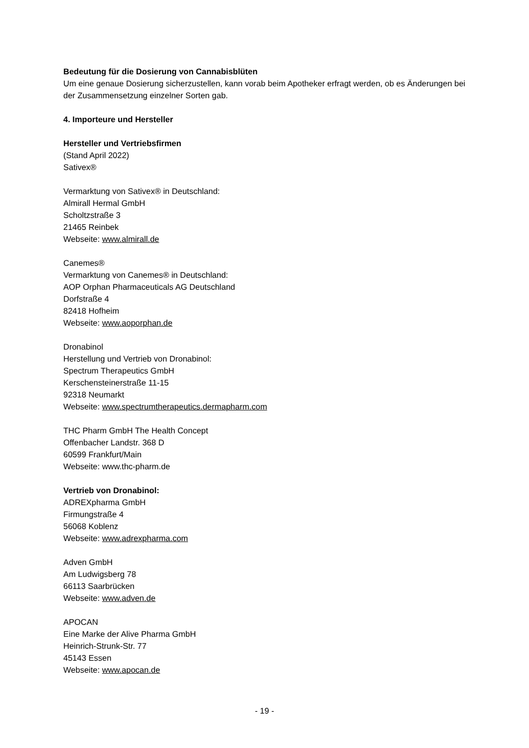Bedeutung für die Dosierung von Cannabisblüten
Um eine genaue Dosierung sicherzustellen, kann vorab beim Apotheker erfragt werden, ob es Änderungen bei der Zusammensetzung einzelner Sorten gab.
4. Importeure und Hersteller
Hersteller und Vertriebsfirmen
(Stand April 2022)
Sativex®
Vermarktung von Sativex® in Deutschland:
Almirall Hermal GmbH
Scholtzstraße 3
21465 Reinbek
Webseite: www.almirall.de
Canemes®
Vermarktung von Canemes® in Deutschland:
AOP Orphan Pharmaceuticals AG Deutschland
Dorfstraße 4
82418 Hofheim
Webseite: www.aoporphan.de
Dronabinol
Herstellung und Vertrieb von Dronabinol:
Spectrum Therapeutics GmbH
Kerschensteinerstraße 11-15
92318 Neumarkt
Webseite: www.spectrumtherapeutics.dermapharm.com
THC Pharm GmbH The Health Concept
Offenbacher Landstr. 368 D
60599 Frankfurt/Main
Webseite: www.thc-pharm.de
Vertrieb von Dronabinol:
ADREXpharma GmbH
Firmungstraße 4
56068 Koblenz
Webseite: www.adrexpharma.com
Adven GmbH
Am Ludwigsberg 78
66113 Saarbrücken
Webseite: www.adven.de
APOCAN
Eine Marke der Alive Pharma GmbH
Heinrich-Strunk-Str. 77
45143 Essen
Webseite: www.apocan.de
- 19 -